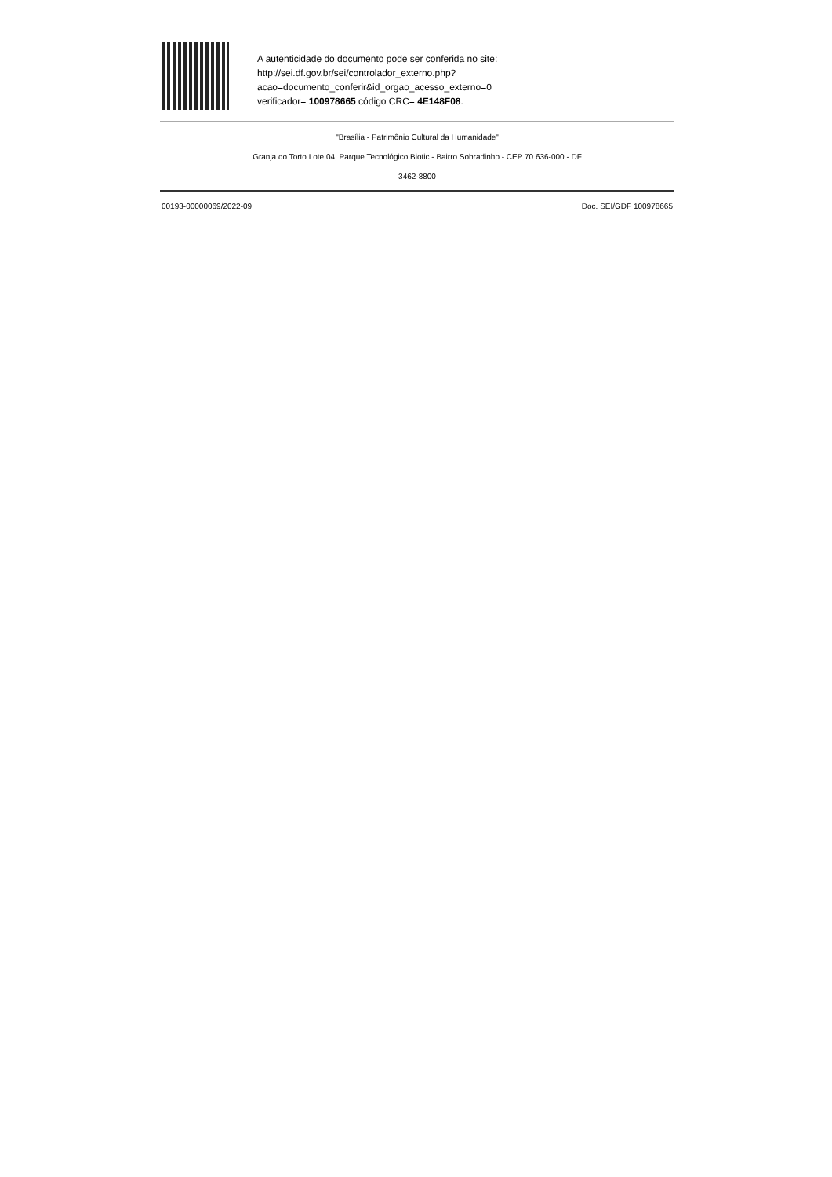A autenticidade do documento pode ser conferida no site:
http://sei.df.gov.br/sei/controlador_externo.php?
acao=documento_conferir&id_orgao_acesso_externo=0
verificador= 100978665 código CRC= 4E148F08.
"Brasília - Patrimônio Cultural da Humanidade"
Granja do Torto Lote 04, Parque Tecnológico Biotic - Bairro Sobradinho - CEP 70.636-000 - DF
3462-8800
00193-00000069/2022-09 Doc. SEI/GDF 100978665